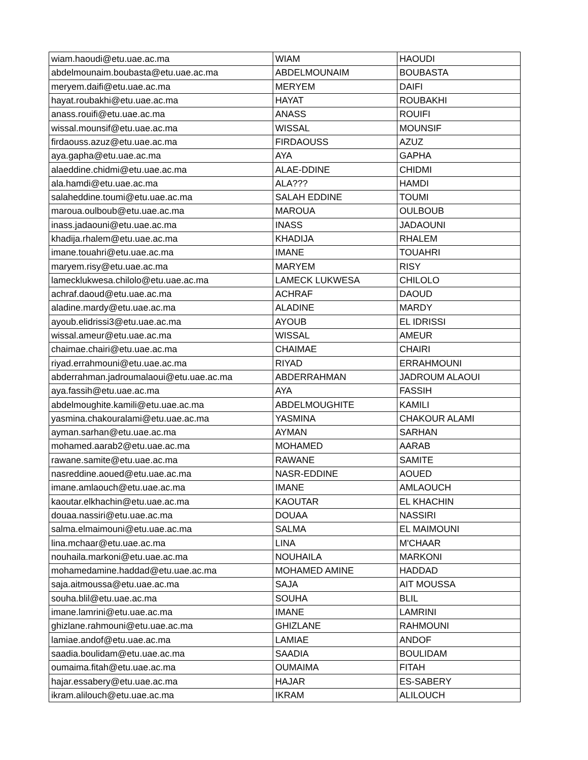| wiam.haoudi@etu.uae.ac.ma | WIAM | HAOUDI |
| abdelmounaim.boubasta@etu.uae.ac.ma | ABDELMOUNAIM | BOUBASTA |
| meryem.daifi@etu.uae.ac.ma | MERYEM | DAIFI |
| hayat.roubakhi@etu.uae.ac.ma | HAYAT | ROUBAKHI |
| anass.rouifi@etu.uae.ac.ma | ANASS | ROUIFI |
| wissal.mounsif@etu.uae.ac.ma | WISSAL | MOUNSIF |
| firdaouss.azuz@etu.uae.ac.ma | FIRDAOUSS | AZUZ |
| aya.gapha@etu.uae.ac.ma | AYA | GAPHA |
| alaeddine.chidmi@etu.uae.ac.ma | ALAE-DDINE | CHIDMI |
| ala.hamdi@etu.uae.ac.ma | ALA??? | HAMDI |
| salaheddine.toumi@etu.uae.ac.ma | SALAH EDDINE | TOUMI |
| maroua.oulboub@etu.uae.ac.ma | MAROUA | OULBOUB |
| inass.jadaouni@etu.uae.ac.ma | INASS | JADAOUNI |
| khadija.rhalem@etu.uae.ac.ma | KHADIJA | RHALEM |
| imane.touahri@etu.uae.ac.ma | IMANE | TOUAHRI |
| maryem.risy@etu.uae.ac.ma | MARYEM | RISY |
| lamecklukwesa.chilolo@etu.uae.ac.ma | LAMECK LUKWESA | CHILOLO |
| achraf.daoud@etu.uae.ac.ma | ACHRAF | DAOUD |
| aladine.mardy@etu.uae.ac.ma | ALADINE | MARDY |
| ayoub.elidrissi3@etu.uae.ac.ma | AYOUB | EL IDRISSI |
| wissal.ameur@etu.uae.ac.ma | WISSAL | AMEUR |
| chaimae.chairi@etu.uae.ac.ma | CHAIMAE | CHAIRI |
| riyad.errahmouni@etu.uae.ac.ma | RIYAD | ERRAHMOUNI |
| abderrahman.jadroumalaoui@etu.uae.ac.ma | ABDERRAHMAN | JADROUM ALAOUI |
| aya.fassih@etu.uae.ac.ma | AYA | FASSIH |
| abdelmoughite.kamili@etu.uae.ac.ma | ABDELMOUGHITE | KAMILI |
| yasmina.chakouralami@etu.uae.ac.ma | YASMINA | CHAKOUR ALAMI |
| ayman.sarhan@etu.uae.ac.ma | AYMAN | SARHAN |
| mohamed.aarab2@etu.uae.ac.ma | MOHAMED | AARAB |
| rawane.samite@etu.uae.ac.ma | RAWANE | SAMITE |
| nasreddine.aoued@etu.uae.ac.ma | NASR-EDDINE | AOUED |
| imane.amlaouch@etu.uae.ac.ma | IMANE | AMLAOUCH |
| kaoutar.elkhachin@etu.uae.ac.ma | KAOUTAR | EL KHACHIN |
| douaa.nassiri@etu.uae.ac.ma | DOUAA | NASSIRI |
| salma.elmaimouni@etu.uae.ac.ma | SALMA | EL MAIMOUNI |
| lina.mchaar@etu.uae.ac.ma | LINA | M'CHAAR |
| nouhaila.markoni@etu.uae.ac.ma | NOUHAILA | MARKONI |
| mohamedamine.haddad@etu.uae.ac.ma | MOHAMED AMINE | HADDAD |
| saja.aitmoussa@etu.uae.ac.ma | SAJA | AIT MOUSSA |
| souha.blil@etu.uae.ac.ma | SOUHA | BLIL |
| imane.lamrini@etu.uae.ac.ma | IMANE | LAMRINI |
| ghizlane.rahmouni@etu.uae.ac.ma | GHIZLANE | RAHMOUNI |
| lamiae.andof@etu.uae.ac.ma | LAMIAE | ANDOF |
| saadia.boulidam@etu.uae.ac.ma | SAADIA | BOULIDAM |
| oumaima.fitah@etu.uae.ac.ma | OUMAIMA | FITAH |
| hajar.essabery@etu.uae.ac.ma | HAJAR | ES-SABERY |
| ikram.alilouch@etu.uae.ac.ma | IKRAM | ALILOUCH |